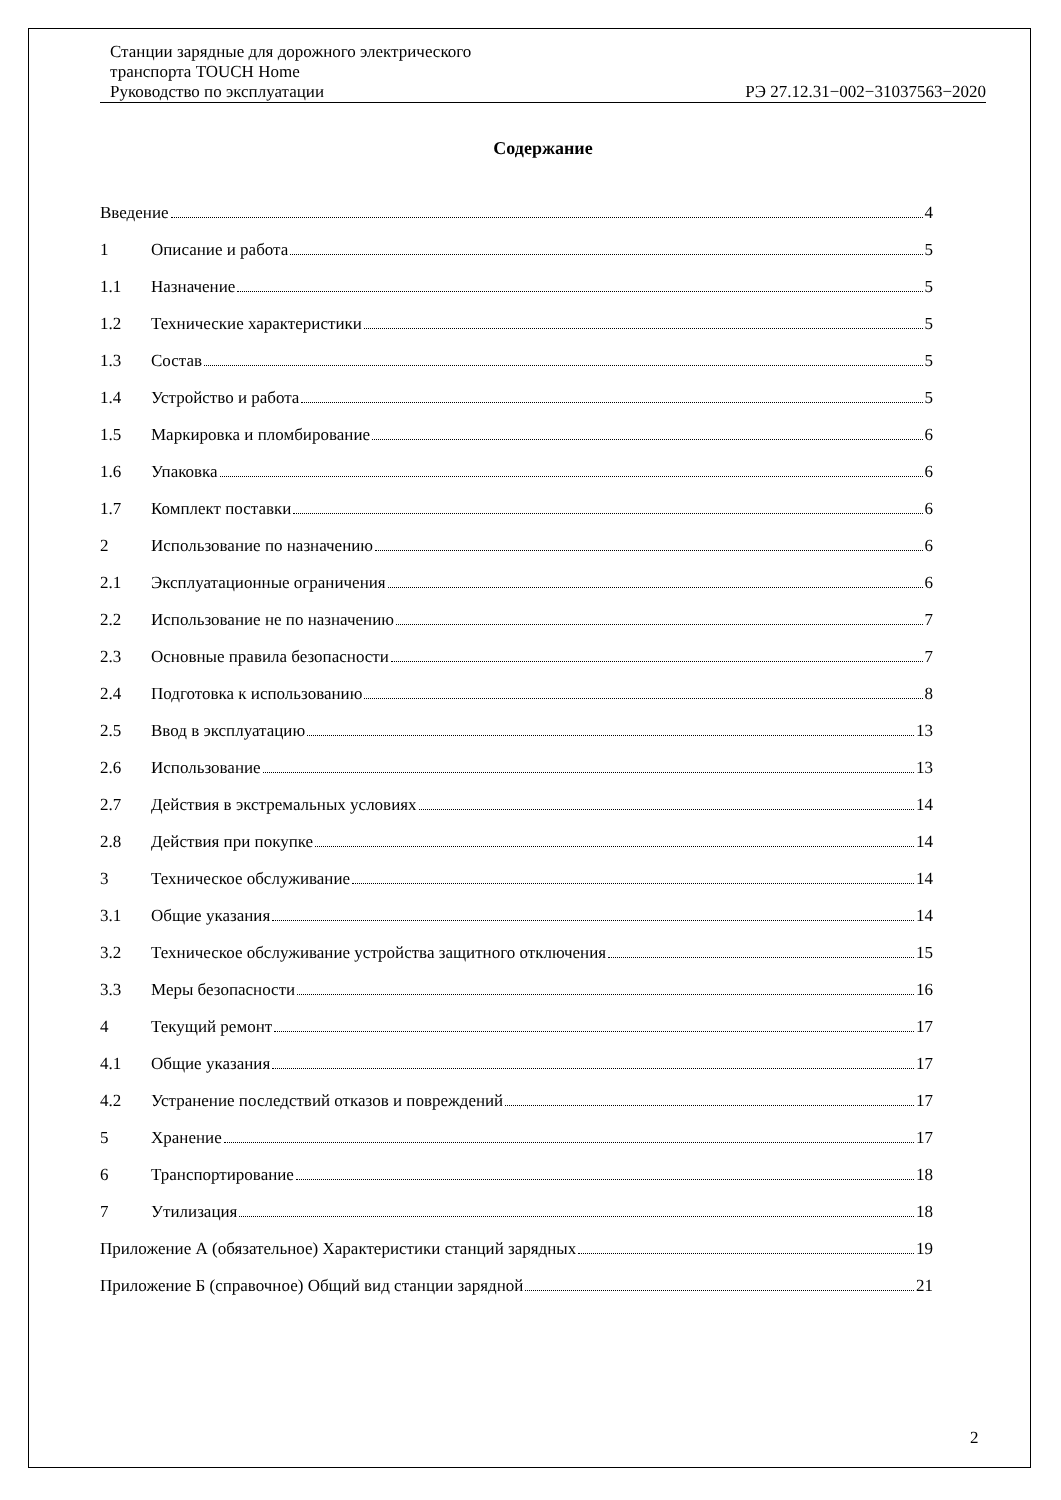Станции зарядные для дорожного электрического
транспорта TOUCH Home
Руководство по эксплуатации РЭ 27.12.31−002−31037563−2020
Содержание
Введение 4
1 Описание и работа 5
1.1 Назначение 5
1.2 Технические характеристики 5
1.3 Состав 5
1.4 Устройство и работа 5
1.5 Маркировка и пломбирование 6
1.6 Упаковка 6
1.7 Комплект поставки 6
2 Использование по назначению 6
2.1 Эксплуатационные ограничения 6
2.2 Использование не по назначению 7
2.3 Основные правила безопасности 7
2.4 Подготовка к использованию 8
2.5 Ввод в эксплуатацию 13
2.6 Использование 13
2.7 Действия в экстремальных условиях 14
2.8 Действия при покупке 14
3 Техническое обслуживание 14
3.1 Общие указания 14
3.2 Техническое обслуживание устройства защитного отключения 15
3.3 Меры безопасности 16
4 Текущий ремонт 17
4.1 Общие указания 17
4.2 Устранение последствий отказов и повреждений 17
5 Хранение 17
6 Транспортирование 18
7 Утилизация 18
Приложение А (обязательное) Характеристики станций зарядных 19
Приложение Б (справочное) Общий вид станции зарядной 21
2